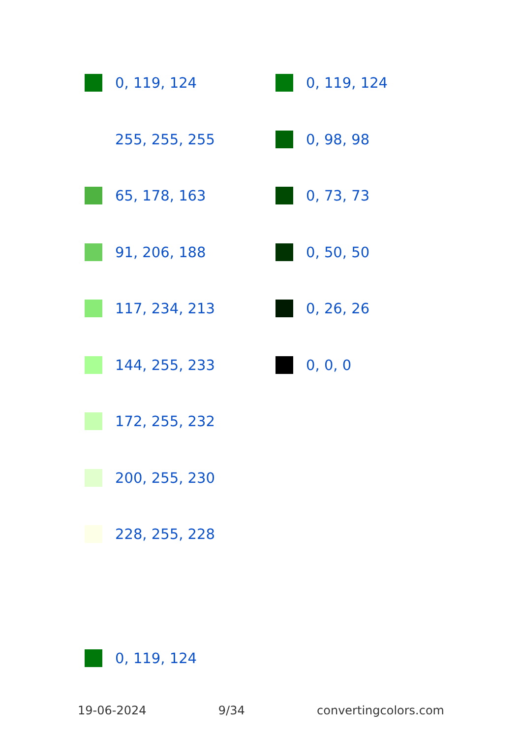0, 119, 124
255, 255, 255
65, 178, 163
91, 206, 188
117, 234, 213
144, 255, 233
172, 255, 232
200, 255, 230
228, 255, 228
0, 119, 124
0, 98, 98
0, 73, 73
0, 50, 50
0, 26, 26
0, 0, 0
0, 119, 124
19-06-2024 9/34 convertingcolors.com